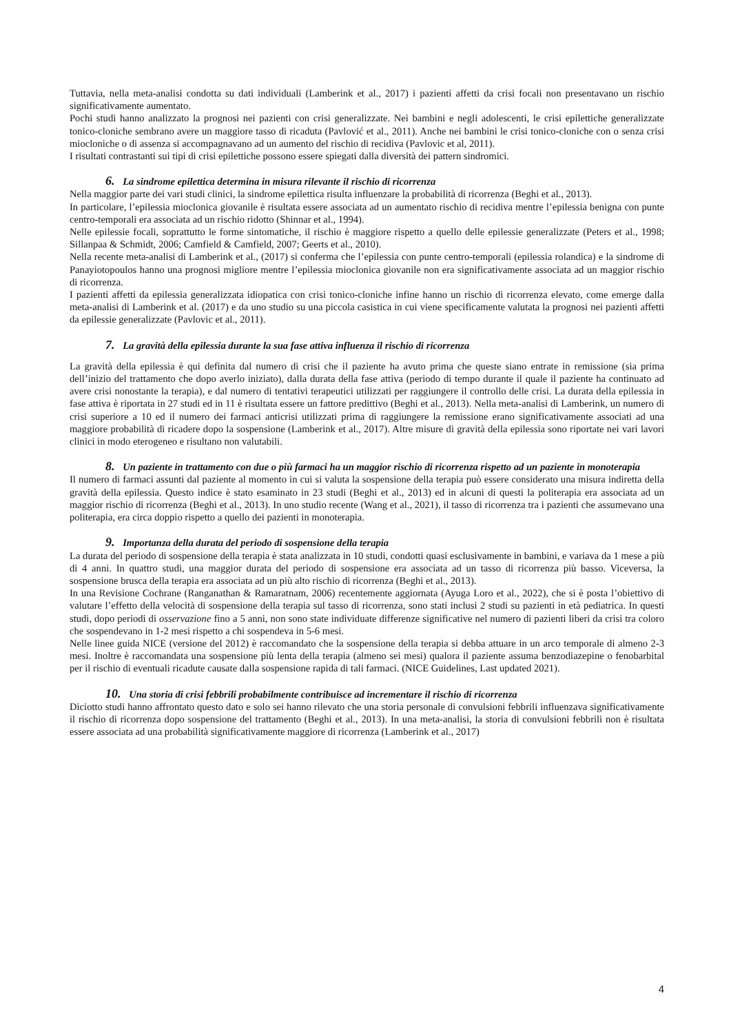Tuttavia, nella meta-analisi condotta su dati individuali (Lamberink et al., 2017) i pazienti affetti da crisi focali non presentavano un rischio significativamente aumentato.
Pochi studi hanno analizzato la prognosi nei pazienti con crisi generalizzate. Nei bambini e negli adolescenti, le crisi epilettiche generalizzate tonico-cloniche sembrano avere un maggiore tasso di ricaduta (Pavlović et al., 2011). Anche nei bambini le crisi tonico-cloniche con o senza crisi miocloniche o di assenza si accompagnavano ad un aumento del rischio di recidiva (Pavlovic et al, 2011).
I risultati contrastanti sui tipi di crisi epilettiche possono essere spiegati dalla diversità dei pattern sindromici.
6. La sindrome epilettica determina in misura rilevante il rischio di ricorrenza
Nella maggior parte dei vari studi clinici, la sindrome epilettica risulta influenzare la probabilità di ricorrenza (Beghi et al., 2013).
In particolare, l’epilessia mioclonica giovanile è risultata essere associata ad un aumentato rischio di recidiva mentre l’epilessia benigna con punte centro-temporali era associata ad un rischio ridotto (Shinnar et al., 1994).
Nelle epilessie focali, soprattutto le forme sintomatiche, il rischio è maggiore rispetto a quello delle epilessie generalizzate (Peters et al., 1998; Sillanpaa & Schmidt, 2006; Camfield & Camfield, 2007; Geerts et al., 2010).
Nella recente meta-analisi di Lamberink et al., (2017) si conferma che l’epilessia con punte centro-temporali (epilessia rolandica) e la sindrome di Panayiotopoulos hanno una prognosi migliore mentre l’epilessia mioclonica giovanile non era significativamente associata ad un maggior rischio di ricorrenza.
I pazienti affetti da epilessia generalizzata idiopatica con crisi tonico-cloniche infine hanno un rischio di ricorrenza elevato, come emerge dalla meta-analisi di Lamberink et al. (2017) e da uno studio su una piccola casistica in cui viene specificamente valutata la prognosi nei pazienti affetti da epilessie generalizzate (Pavlovic et al., 2011).
7. La gravità della epilessia durante la sua fase attiva influenza il rischio di ricorrenza
La gravità della epilessia è qui definita dal numero di crisi che il paziente ha avuto prima che queste siano entrate in remissione (sia prima dell’inizio del trattamento che dopo averlo iniziato), dalla durata della fase attiva (periodo di tempo durante il quale il paziente ha continuato ad avere crisi nonostante la terapia), e dal numero di tentativi terapeutici utilizzati per raggiungere il controllo delle crisi. La durata della epilessia in fase attiva è riportata in 27 studi ed in 11 è risultata essere un fattore predittivo (Beghi et al., 2013). Nella meta-analisi di Lamberink, un numero di crisi superiore a 10 ed il numero dei farmaci anticrisi utilizzati prima di raggiungere la remissione erano significativamente associati ad una maggiore probabilità di ricadere dopo la sospensione (Lamberink et al., 2017). Altre misure di gravità della epilessia sono riportate nei vari lavori clinici in modo eterogeneo e risultano non valutabili.
8. Un paziente in trattamento con due o più farmaci ha un maggior rischio di ricorrenza rispetto ad un paziente in monoterapia
Il numero di farmaci assunti dal paziente al momento in cui si valuta la sospensione della terapia può essere considerato una misura indiretta della gravità della epilessia. Questo indice è stato esaminato in 23 studi (Beghi et al., 2013) ed in alcuni di questi la politerapia era associata ad un maggior rischio di ricorrenza (Beghi et al., 2013). In uno studio recente (Wang et al., 2021), il tasso di ricorrenza tra i pazienti che assumevano una politerapia, era circa doppio rispetto a quello dei pazienti in monoterapia.
9. Importanza della durata del periodo di sospensione della terapia
La durata del periodo di sospensione della terapia è stata analizzata in 10 studi, condotti quasi esclusivamente in bambini, e variava da 1 mese a più di 4 anni. In quattro studi, una maggior durata del periodo di sospensione era associata ad un tasso di ricorrenza più basso. Viceversa, la sospensione brusca della terapia era associata ad un più alto rischio di ricorrenza (Beghi et al., 2013).
In una Revisione Cochrane (Ranganathan & Ramaratnam, 2006) recentemente aggiornata (Ayuga Loro et al., 2022), che si è posta l’obiettivo di valutare l’effetto della velocità di sospensione della terapia sul tasso di ricorrenza, sono stati inclusi 2 studi su pazienti in età pediatrica. In questi studi, dopo periodi di osservazione fino a 5 anni, non sono state individuate differenze significative nel numero di pazienti liberi da crisi tra coloro che sospendevano in 1-2 mesi rispetto a chi sospendeva in 5-6 mesi.
Nelle linee guida NICE (versione del 2012) è raccomandato che la sospensione della terapia si debba attuare in un arco temporale di almeno 2-3 mesi. Inoltre è raccomandata una sospensione più lenta della terapia (almeno sei mesi) qualora il paziente assuma benzodiazepine o fenobarbital per il rischio di eventuali ricadute causate dalla sospensione rapida di tali farmaci. (NICE Guidelines, Last updated 2021).
10. Una storia di crisi febbrili probabilmente contribuisce ad incrementare il rischio di ricorrenza
Diciotto studi hanno affrontato questo dato e solo sei hanno rilevato che una storia personale di convulsioni febbrili influenzava significativamente il rischio di ricorrenza dopo sospensione del trattamento (Beghi et al., 2013). In una meta-analisi, la storia di convulsioni febbrili non è risultata essere associata ad una probabilità significativamente maggiore di ricorrenza (Lamberink et al., 2017)
4